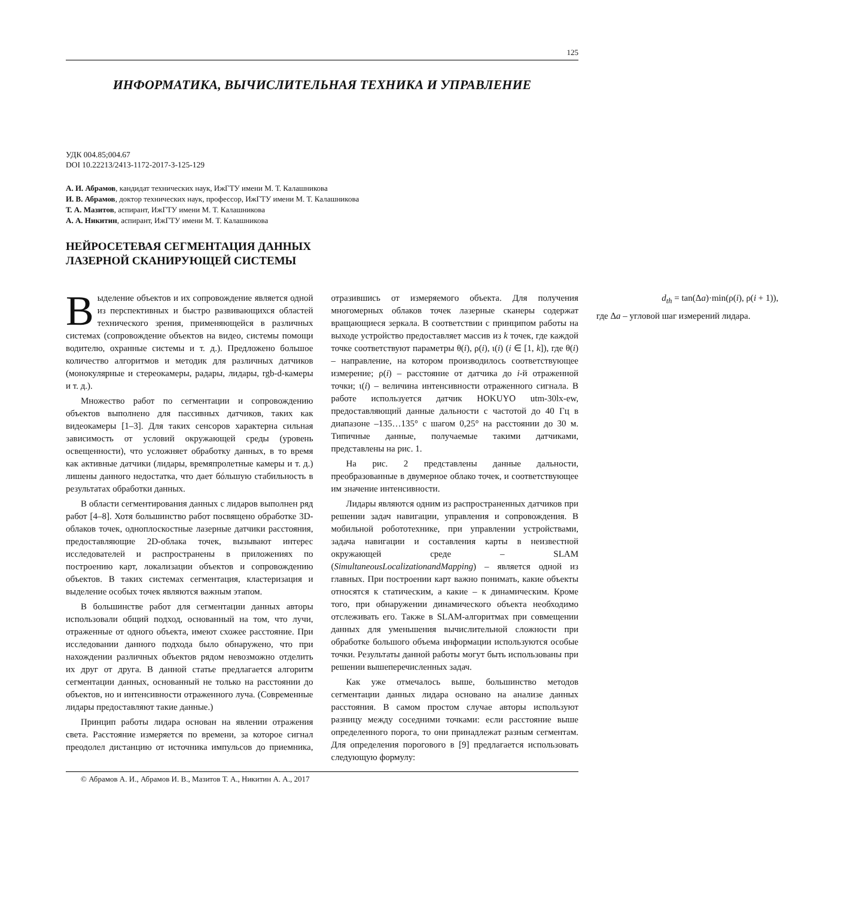125
ИНФОРМАТИКА, ВЫЧИСЛИТЕЛЬНАЯ ТЕХНИКА И УПРАВЛЕНИЕ
УДК 004.85;004.67
DOI 10.22213/2413-1172-2017-3-125-129
А. И. Абрамов, кандидат технических наук, ИжГТУ имени М. Т. Калашникова
И. В. Абрамов, доктор технических наук, профессор, ИжГТУ имени М. Т. Калашникова
Т. А. Мазитов, аспирант, ИжГТУ имени М. Т. Калашникова
А. А. Никитин, аспирант, ИжГТУ имени М. Т. Калашникова
НЕЙРОСЕТЕВАЯ СЕГМЕНТАЦИЯ ДАННЫХ
ЛАЗЕРНОЙ СКАНИРУЮЩЕЙ СИСТЕМЫ
Выделение объектов и их сопровождение является одной из перспективных и быстро развивающихся областей технического зрения, применяющейся в различных системах (сопровождение объектов на видео, системы помощи водителю, охранные системы и т. д.). Предложено большое количество алгоритмов и методик для различных датчиков (монокулярные и стереокамеры, радары, лидары, rgb-d-камеры и т. д.).
Множество работ по сегментации и сопровождению объектов выполнено для пассивных датчиков, таких как видеокамеры [1–3]. Для таких сенсоров характерна сильная зависимость от условий окружающей среды (уровень освещенности), что усложняет обработку данных, в то время как активные датчики (лидары, времяпролетные камеры и т. д.) лишены данного недостатка, что дает бóльшую стабильность в результатах обработки данных.
В области сегментирования данных с лидаров выполнен ряд работ [4–8]. Хотя большинство работ посвящено обработке 3D-облаков точек, одноплоскостные лазерные датчики расстояния, предоставляющие 2D-облака точек, вызывают интерес исследователей и распространены в приложениях по построению карт, локализации объектов и сопровождению объектов. В таких системах сегментация, кластеризация и выделение особых точек являются важным этапом.
В большинстве работ для сегментации данных авторы использовали общий подход, основанный на том, что лучи, отраженные от одного объекта, имеют схожее расстояние. При исследовании данного подхода было обнаружено, что при нахождении различных объектов рядом невозможно отделить их друг от друга. В данной статье предлагается алгоритм сегментации данных, основанный не только на расстоянии до объектов, но и интенсивности отраженного луча. (Современные лидары предоставляют такие данные.)
Принцип работы лидара основан на явлении отражения света. Расстояние измеряется по времени, за которое сигнал преодолел дистанцию от источника импульсов до приемника, отразившись от измеряемого объекта. Для получения многомерных облаков точек лазерные сканеры содержат вращающиеся зеркала. В соответствии с принципом работы на выходе устройство предоставляет массив из k точек, где каждой точке соответствуют параметры θ(i), ρ(i), ι(i) (i ∈ [1, k]), где θ(i) – направление, на котором производилось соответствующее измерение; ρ(i) – расстояние от датчика до i-й отраженной точки; ι(i) – величина интенсивности отраженного сигнала. В работе используется датчик HOKUYO utm-30lx-ew, предоставляющий данные дальности с частотой до 40 Гц в диапазоне –135…135° с шагом 0,25° на расстоянии до 30 м. Типичные данные, получаемые такими датчиками, представлены на рис. 1.
На рис. 2 представлены данные дальности, преобразованные в двумерное облако точек, и соответствующее им значение интенсивности.
Лидары являются одним из распространенных датчиков при решении задач навигации, управления и сопровождения. В мобильной робототехнике, при управлении устройствами, задача навигации и составления карты в неизвестной окружающей среде – SLAM (SimultaneousLocalizationandMapping) – является одной из главных. При построении карт важно понимать, какие объекты относятся к статическим, а какие – к динамическим. Кроме того, при обнаружении динамического объекта необходимо отслеживать его. Также в SLAM-алгоритмах при совмещении данных для уменьшения вычислительной сложности при обработке большого объема информации используются особые точки. Результаты данной работы могут быть использованы при решении вышеперечисленных задач.
Как уже отмечалось выше, большинство методов сегментации данных лидара основано на анализе данных расстояния. В самом простом случае авторы используют разницу между соседними точками: если расстояние выше определенного порога, то они принадлежат разным сегментам. Для определения порогового в [9] предлагается использовать следующую формулу:
d<sub>th</sub> = tan(Δa)·min(ρ(i), ρ(i + 1)),
где Δa – угловой шаг измерений лидара.
© Абрамов А. И., Абрамов И. В., Мазитов Т. А., Никитин А. А., 2017